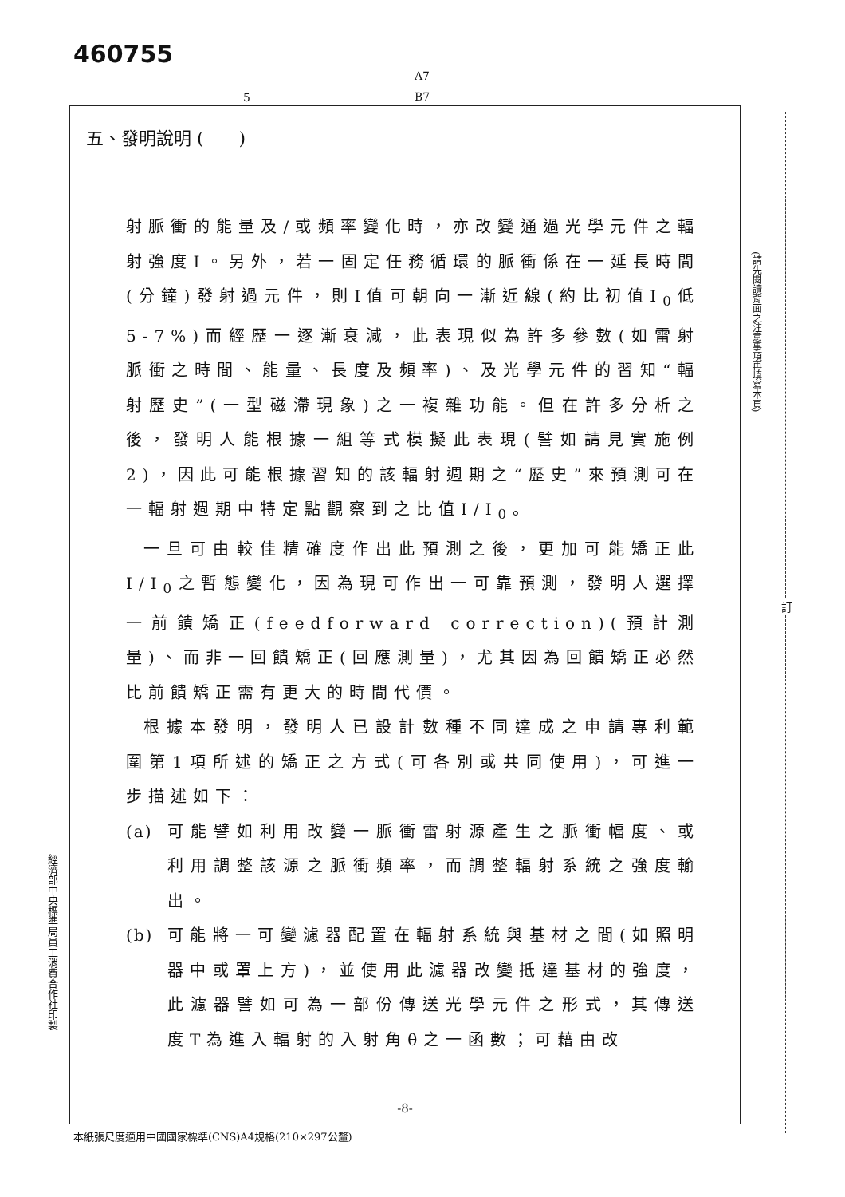460755
A7
B7
5
五、發明說明 (　　)
射脈衝的能量及/或頻率變化時，亦改變通過光學元件之輻射強度I。另外，若一固定任務循環的脈衝係在一延長時間(分鐘)發射過元件，則I值可朝向一漸近線(約比初值I<sub>0</sub>低5-7%)而經歷一逐漸衰減，此表現似為許多參數(如雷射脈衝之時間、能量、長度及頻率)、及光學元件的習知“輻射歷史”(一型磁滯現象)之一複雜功能。但在許多分析之後，發明人能根據一組等式模擬此表現(譬如請見實施例2)，因此可能根據習知的該輻射週期之“歷史”來預測可在一輻射週期中特定點觀察到之比值I/I<sub>0</sub>。
一旦可由較佳精確度作出此預測之後，更加可能矯正此I/I<sub>0</sub>之暫態變化，因為現可作出一可靠預測，發明人選擇一前饋矯正(feedforward correction)(預計測量)、而非一回饋矯正(回應測量)，尤其因為回饋矯正必然比前饋矯正需有更大的時間代價。
根據本發明，發明人已設計數種不同達成之申請專利範圍第1項所述的矯正之方式(可各別或共同使用)，可進一步描述如下：
(a) 可能譬如利用改變一脈衝雷射源產生之脈衝幅度、或利用調整該源之脈衝頻率，而調整輻射系統之強度輸出。
(b) 可能將一可變濾器配置在輻射系統與基材之間(如照明器中或罩上方)，並使用此濾器改變抵達基材的強度，此濾器譬如可為一部份傳送光學元件之形式，其傳送度T為進入輻射的入射角θ之一函數；可藉由改
-8-
本紙張尺度適用中國國家標準(CNS)A4規格(210×297公釐)
經濟部中央標準局員工消費合作社印製
(請先閱讀背面之注意事項再填寫本頁)
訂